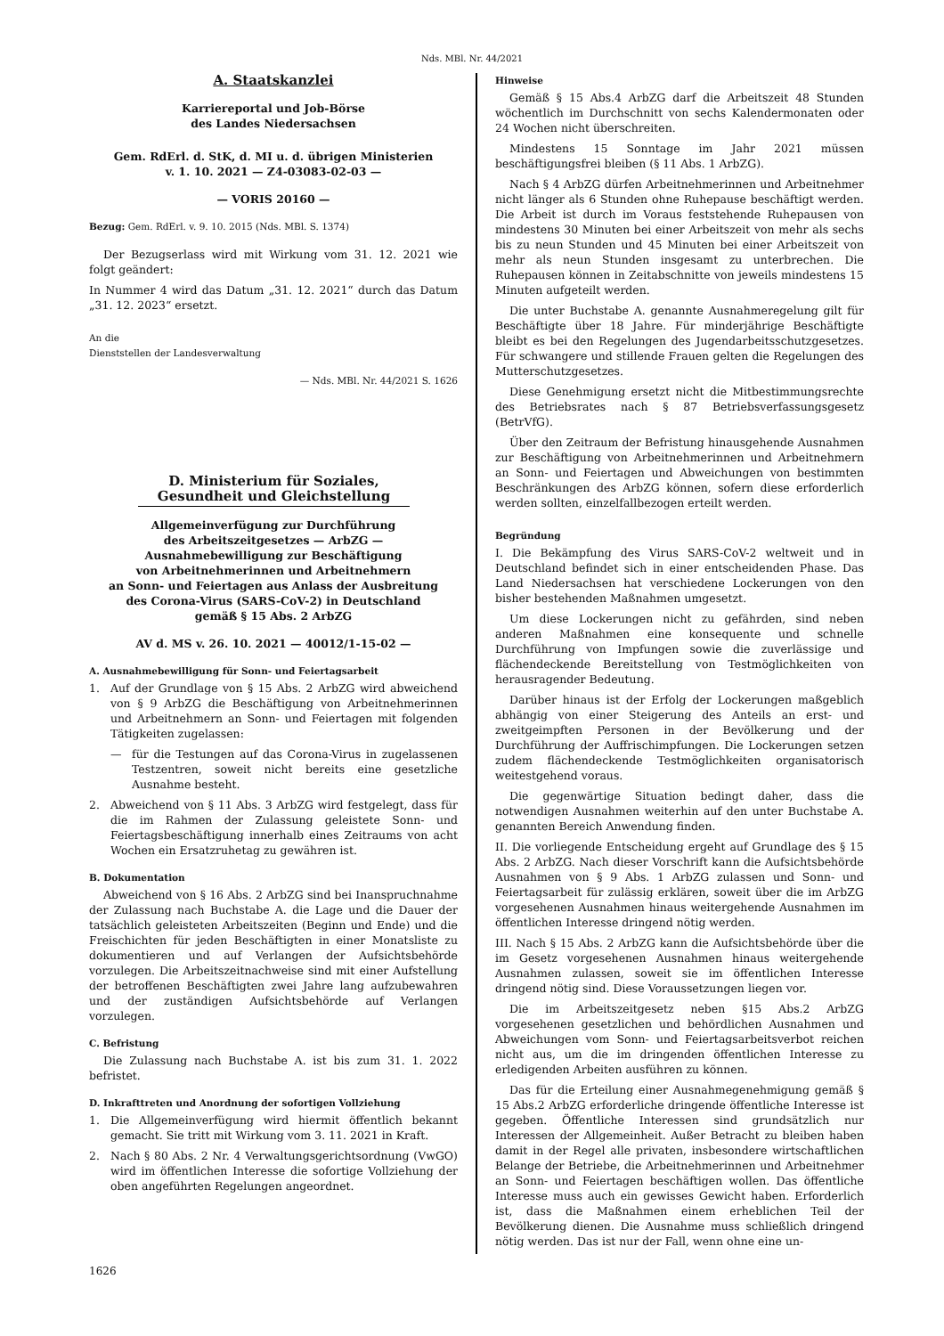Nds. MBl. Nr. 44/2021
A. Staatskanzlei
Karriereportal und Job-Börse
des Landes Niedersachsen
Gem. RdErl. d. StK, d. MI u. d. übrigen Ministerien
v. 1. 10. 2021 — Z4-03083-02-03 —
— VORIS 20160 —
Bezug: Gem. RdErl. v. 9. 10. 2015 (Nds. MBl. S. 1374)
Der Bezugserlass wird mit Wirkung vom 31. 12. 2021 wie folgt geändert:
In Nummer 4 wird das Datum „31. 12. 2021“ durch das Datum „31. 12. 2023“ ersetzt.
An die
Dienststellen der Landesverwaltung
— Nds. MBl. Nr. 44/2021 S. 1626
D. Ministerium für Soziales, Gesundheit und Gleichstellung
Allgemeinverfügung zur Durchführung
des Arbeitszeitgesetzes — ArbZG —
Ausnahmebewilligung zur Beschäftigung
von Arbeitnehmerinnen und Arbeitnehmern
an Sonn- und Feiertagen aus Anlass der Ausbreitung
des Corona-Virus (SARS-CoV-2) in Deutschland
gemäß § 15 Abs. 2 ArbZG
AV d. MS v. 26. 10. 2021 — 40012/1-15-02 —
A. Ausnahmebewilligung für Sonn- und Feiertagsarbeit
1. Auf der Grundlage von § 15 Abs. 2 ArbZG wird abweichend von § 9 ArbZG die Beschäftigung von Arbeitnehmerinnen und Arbeitnehmern an Sonn- und Feiertagen mit folgenden Tätigkeiten zugelassen:
— für die Testungen auf das Corona-Virus in zugelassenen Testzentren, soweit nicht bereits eine gesetzliche Ausnahme besteht.
2. Abweichend von § 11 Abs. 3 ArbZG wird festgelegt, dass für die im Rahmen der Zulassung geleistete Sonn- und Feiertagsbeschäftigung innerhalb eines Zeitraums von acht Wochen ein Ersatzruhetag zu gewähren ist.
B. Dokumentation
Abweichend von § 16 Abs. 2 ArbZG sind bei Inanspruchnahme der Zulassung nach Buchstabe A. die Lage und die Dauer der tatsächlich geleisteten Arbeitszeiten (Beginn und Ende) und die Freischichten für jeden Beschäftigten in einer Monatsliste zu dokumentieren und auf Verlangen der Aufsichtsbehörde vorzulegen. Die Arbeitszeitnachweise sind mit einer Aufstellung der betroffenen Beschäftigten zwei Jahre lang aufzubewahren und der zuständigen Aufsichtsbehörde auf Verlangen vorzulegen.
C. Befristung
Die Zulassung nach Buchstabe A. ist bis zum 31. 1. 2022 befristet.
D. Inkrafttreten und Anordnung der sofortigen Vollziehung
1. Die Allgemeinverfügung wird hiermit öffentlich bekannt gemacht. Sie tritt mit Wirkung vom 3. 11. 2021 in Kraft.
2. Nach § 80 Abs. 2 Nr. 4 Verwaltungsgerichtsordnung (VwGO) wird im öffentlichen Interesse die sofortige Vollziehung der oben angeführten Regelungen angeordnet.
Hinweise
Gemäß § 15 Abs.4 ArbZG darf die Arbeitszeit 48 Stunden wöchentlich im Durchschnitt von sechs Kalendermonaten oder 24 Wochen nicht überschreiten.
Mindestens 15 Sonntage im Jahr 2021 müssen beschäftigungsfrei bleiben (§ 11 Abs. 1 ArbZG).
Nach § 4 ArbZG dürfen Arbeitnehmerinnen und Arbeitnehmer nicht länger als 6 Stunden ohne Ruhepause beschäftigt werden. Die Arbeit ist durch im Voraus feststehende Ruhepausen von mindestens 30 Minuten bei einer Arbeitszeit von mehr als sechs bis zu neun Stunden und 45 Minuten bei einer Arbeitszeit von mehr als neun Stunden insgesamt zu unterbrechen. Die Ruhepausen können in Zeitabschnitte von jeweils mindestens 15 Minuten aufgeteilt werden.
Die unter Buchstabe A. genannte Ausnahmeregelung gilt für Beschäftigte über 18 Jahre. Für minderjährige Beschäftigte bleibt es bei den Regelungen des Jugendarbeitsschutzgesetzes. Für schwangere und stillende Frauen gelten die Regelungen des Mutterschutzgesetzes.
Diese Genehmigung ersetzt nicht die Mitbestimmungsrechte des Betriebsrates nach § 87 Betriebsverfassungsgesetz (BetrVfG).
Über den Zeitraum der Befristung hinausgehende Ausnahmen zur Beschäftigung von Arbeitnehmerinnen und Arbeitnehmern an Sonn- und Feiertagen und Abweichungen von bestimmten Beschränkungen des ArbZG können, sofern diese erforderlich werden sollten, einzelfallbezogen erteilt werden.
Begründung
I. Die Bekämpfung des Virus SARS-CoV-2 weltweit und in Deutschland befindet sich in einer entscheidenden Phase. Das Land Niedersachsen hat verschiedene Lockerungen von den bisher bestehenden Maßnahmen umgesetzt.
Um diese Lockerungen nicht zu gefährden, sind neben anderen Maßnahmen eine konsequente und schnelle Durchführung von Impfungen sowie die zuverlässige und flächendeckende Bereitstellung von Testmöglichkeiten von herausragender Bedeutung.
Darüber hinaus ist der Erfolg der Lockerungen maßgeblich abhängig von einer Steigerung des Anteils an erst- und zweitgeimpften Personen in der Bevölkerung und der Durchführung der Auffrischimpfungen. Die Lockerungen setzen zudem flächendeckende Testmöglichkeiten organisatorisch weitestgehend voraus.
Die gegenwärtige Situation bedingt daher, dass die notwendigen Ausnahmen weiterhin auf den unter Buchstabe A. genannten Bereich Anwendung finden.
II. Die vorliegende Entscheidung ergeht auf Grundlage des § 15 Abs. 2 ArbZG. Nach dieser Vorschrift kann die Aufsichtsbehörde Ausnahmen von § 9 Abs. 1 ArbZG zulassen und Sonn- und Feiertagsarbeit für zulässig erklären, soweit über die im ArbZG vorgesehenen Ausnahmen hinaus weitergehende Ausnahmen im öffentlichen Interesse dringend nötig werden.
III. Nach § 15 Abs. 2 ArbZG kann die Aufsichtsbehörde über die im Gesetz vorgesehenen Ausnahmen hinaus weitergehende Ausnahmen zulassen, soweit sie im öffentlichen Interesse dringend nötig sind. Diese Voraussetzungen liegen vor.
Die im Arbeitszeitgesetz neben §15 Abs.2 ArbZG vorgesehenen gesetzlichen und behördlichen Ausnahmen und Abweichungen vom Sonn- und Feiertagsarbeitsverbot reichen nicht aus, um die im dringenden öffentlichen Interesse zu erledigenden Arbeiten ausführen zu können.
Das für die Erteilung einer Ausnahmegenehmigung gemäß § 15 Abs.2 ArbZG erforderliche dringende öffentliche Interesse ist gegeben. Öffentliche Interessen sind grundsätzlich nur Interessen der Allgemeinheit. Außer Betracht zu bleiben haben damit in der Regel alle privaten, insbesondere wirtschaftlichen Belange der Betriebe, die Arbeitnehmerinnen und Arbeitnehmer an Sonn- und Feiertagen beschäftigen wollen. Das öffentliche Interesse muss auch ein gewisses Gewicht haben. Erforderlich ist, dass die Maßnahmen einem erheblichen Teil der Bevölkerung dienen. Die Ausnahme muss schließlich dringend nötig werden. Das ist nur der Fall, wenn ohne eine un-
1626